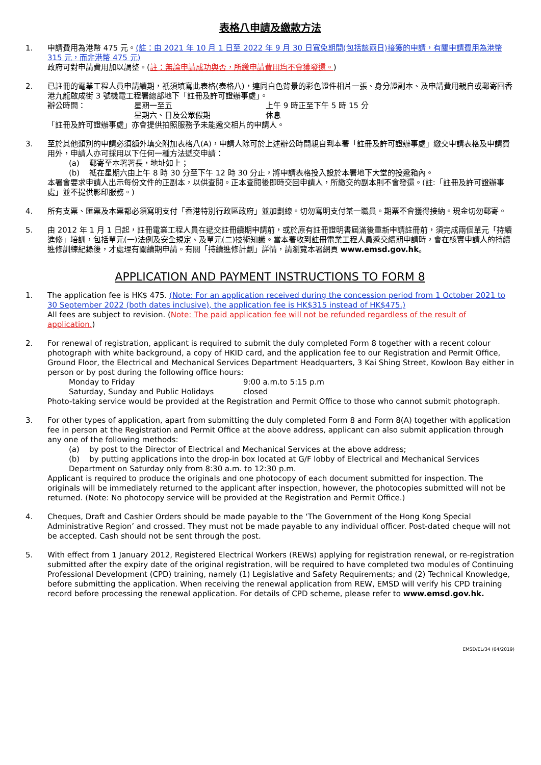表格八申請及繳款方法
1. 申請費用為港幣 475 元。(註：由 2021 年 10 月 1 日至 2022 年 9 月 30 日寬免期間(包括該兩日)接獲的申請，有關申請費用為港幣 315 元，而非港幣 475 元)
政府可對申請費用加以調整。(註：無論申請成功與否，所繳申請費用均不會獲發還。)
2. 已註冊的電業工程人員申請續期，祇須填寫此表格(表格八)，連同白色背景的彩色證件相片一張、身分證副本、及申請費用親自或郵寄回香港九龍啟成街 3 號機電工程署總部地下「註冊及許可證辦事處」。
辦公時間： 星期一至五 上午 9 時正至下午 5 時 15 分
星期六、日及公眾假期 休息
「註冊及許可證辦事處」亦會提供拍照服務予未能遞交相片的申請人。
3. 至於其他類別的申請必須額外填交附加表格八(A)，申請人除可於上述辦公時間親自到本署「註冊及許可證辦事處」繳交申請表格及申請費用外，申請人亦可採用以下任何一種方法遞交申請：
(a) 郵寄至本署署長，地址如上；
(b) 祗在星期六由上午 8 時 30 分至下午 12 時 30 分止，將申請表格投入設於本署地下大堂的投遞箱內。
本署會要求申請人出示每份文件的正副本，以供查閱。正本查閱後即時交回申請人，所繳交的副本則不會發還。(註:「註冊及許可證辦事處」並不提供影印服務。)
4. 所有支票、匯票及本票都必須寫明支付「香港特別行政區政府」並加劃線。切勿寫明支付某一職員。期票不會獲得接納。現金切勿郵寄。
5. 由 2012 年 1 月 1 日起，註冊電業工程人員在遞交註冊續期申請前，或於原有註冊證明書屆滿後重新申請註冊前，須完成兩個單元「持續進修」培訓，包括單元(一)法例及安全規定、及單元(二)技術知識。當本署收到註冊電業工程人員遞交續期申請時，會在核實申請人的持續進修訓練紀錄後，才處理有關續期申請。有關「持續進修計劃」詳情，請瀏覽本署網頁 www.emsd.gov.hk。
APPLICATION AND PAYMENT INSTRUCTIONS TO FORM 8
1. The application fee is HK$ 475. (Note: For an application received during the concession period from 1 October 2021 to 30 September 2022 (both dates inclusive), the application fee is HK$315 instead of HK$475.)
All fees are subject to revision. (Note: The paid application fee will not be refunded regardless of the result of application.)
2. For renewal of registration, applicant is required to submit the duly completed Form 8 together with a recent colour photograph with white background, a copy of HKID card, and the application fee to our Registration and Permit Office, Ground Floor, the Electrical and Mechanical Services Department Headquarters, 3 Kai Shing Street, Kowloon Bay either in person or by post during the following office hours:
Monday to Friday 9:00 a.m.to 5:15 p.m
Saturday, Sunday and Public Holidays closed
Photo-taking service would be provided at the Registration and Permit Office to those who cannot submit photograph.
3. For other types of application, apart from submitting the duly completed Form 8 and Form 8(A) together with application fee in person at the Registration and Permit Office at the above address, applicant can also submit application through any one of the following methods:
(a) by post to the Director of Electrical and Mechanical Services at the above address;
(b) by putting applications into the drop-in box located at G/F lobby of Electrical and Mechanical Services Department on Saturday only from 8:30 a.m. to 12:30 p.m.
Applicant is required to produce the originals and one photocopy of each document submitted for inspection. The originals will be immediately returned to the applicant after inspection, however, the photocopies submitted will not be returned. (Note: No photocopy service will be provided at the Registration and Permit Office.)
4. Cheques, Draft and Cashier Orders should be made payable to the ‘The Government of the Hong Kong Special Administrative Region’ and crossed. They must not be made payable to any individual officer. Post-dated cheque will not be accepted. Cash should not be sent through the post.
5. With effect from 1 January 2012, Registered Electrical Workers (REWs) applying for registration renewal, or re-registration submitted after the expiry date of the original registration, will be required to have completed two modules of Continuing Professional Development (CPD) training, namely (1) Legislative and Safety Requirements; and (2) Technical Knowledge, before submitting the application. When receiving the renewal application from REW, EMSD will verify his CPD training record before processing the renewal application. For details of CPD scheme, please refer to www.emsd.gov.hk.
EMSD/EL/34 (04/2019)